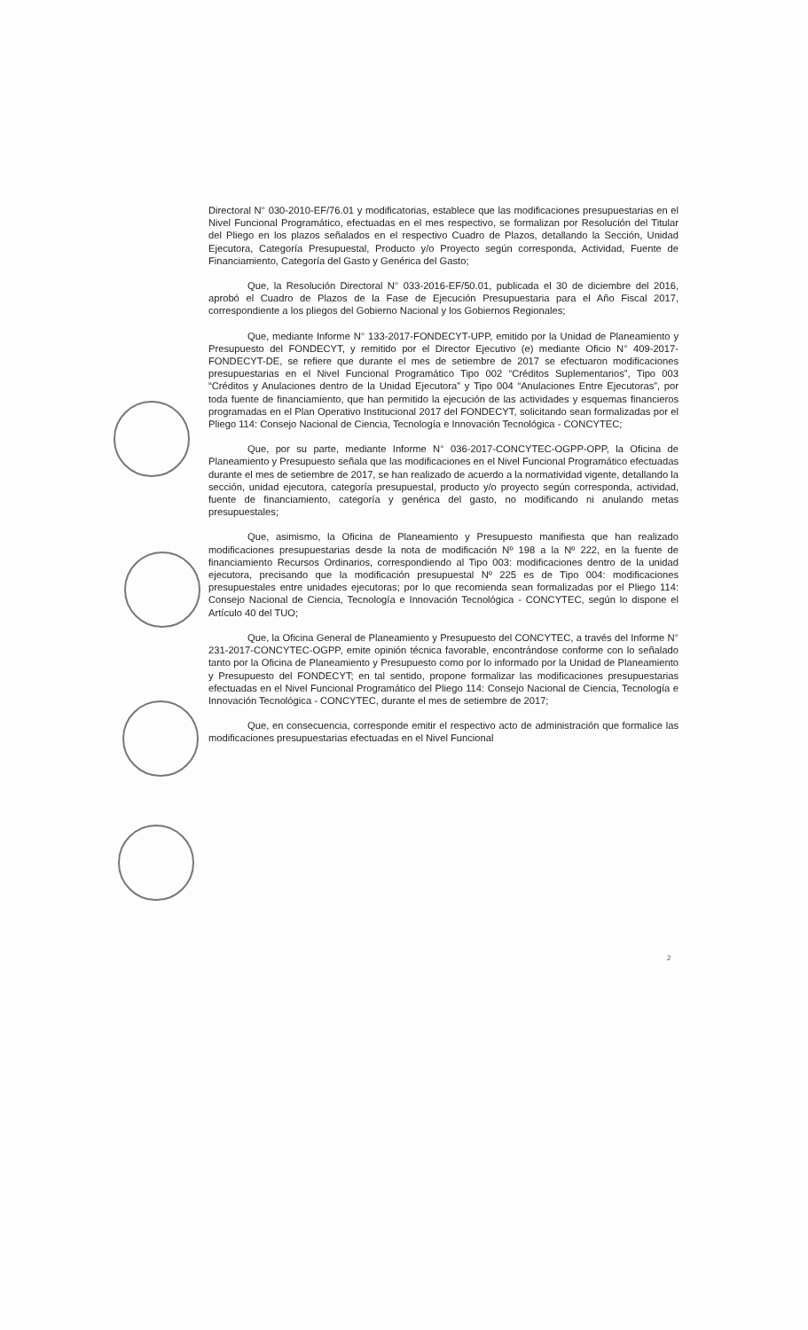Directoral N° 030-2010-EF/76.01 y modificatorias, establece que las modificaciones presupuestarias en el Nivel Funcional Programático, efectuadas en el mes respectivo, se formalizan por Resolución del Titular del Pliego en los plazos señalados en el respectivo Cuadro de Plazos, detallando la Sección, Unidad Ejecutora, Categoría Presupuestal, Producto y/o Proyecto según corresponda, Actividad, Fuente de Financiamiento, Categoría del Gasto y Genérica del Gasto;
Que, la Resolución Directoral N° 033-2016-EF/50.01, publicada el 30 de diciembre del 2016, aprobó el Cuadro de Plazos de la Fase de Ejecución Presupuestaria para el Año Fiscal 2017, correspondiente a los pliegos del Gobierno Nacional y los Gobiernos Regionales;
Que, mediante Informe N° 133-2017-FONDECYT-UPP, emitido por la Unidad de Planeamiento y Presupuesto del FONDECYT, y remitido por el Director Ejecutivo (e) mediante Oficio N° 409-2017-FONDECYT-DE, se refiere que durante el mes de setiembre de 2017 se efectuaron modificaciones presupuestarias en el Nivel Funcional Programático Tipo 002 “Créditos Suplementarios”, Tipo 003 “Créditos y Anulaciones dentro de la Unidad Ejecutora” y Tipo 004 “Anulaciones Entre Ejecutoras”, por toda fuente de financiamiento, que han permitido la ejecución de las actividades y esquemas financieros programadas en el Plan Operativo Institucional 2017 del FONDECYT, solicitando sean formalizadas por el Pliego 114: Consejo Nacional de Ciencia, Tecnología e Innovación Tecnológica - CONCYTEC;
Que, por su parte, mediante Informe N° 036-2017-CONCYTEC-OGPP-OPP, la Oficina de Planeamiento y Presupuesto señala que las modificaciones en el Nivel Funcional Programático efectuadas durante el mes de setiembre de 2017, se han realizado de acuerdo a la normatividad vigente, detallando la sección, unidad ejecutora, categoría presupuestal, producto y/o proyecto según corresponda, actividad, fuente de financiamiento, categoría y genérica del gasto, no modificando ni anulando metas presupuestales;
Que, asimismo, la Oficina de Planeamiento y Presupuesto manifiesta que han realizado modificaciones presupuestarias desde la nota de modificación Nº 198 a la Nº 222, en la fuente de financiamiento Recursos Ordinarios, correspondiendo al Tipo 003: modificaciones dentro de la unidad ejecutora, precisando que la modificación presupuestal Nº 225 es de Tipo 004: modificaciones presupuestales entre unidades ejecutoras; por lo que recomienda sean formalizadas por el Pliego 114: Consejo Nacional de Ciencia, Tecnología e Innovación Tecnológica - CONCYTEC, según lo dispone el Artículo 40 del TUO;
Que, la Oficina General de Planeamiento y Presupuesto del CONCYTEC, a través del Informe N° 231-2017-CONCYTEC-OGPP, emite opinión técnica favorable, encontrándose conforme con lo señalado tanto por la Oficina de Planeamiento y Presupuesto como por lo informado por la Unidad de Planeamiento y Presupuesto del FONDECYT; en tal sentido, propone formalizar las modificaciones presupuestarias efectuadas en el Nivel Funcional Programático del Pliego 114: Consejo Nacional de Ciencia, Tecnología e Innovación Tecnológica - CONCYTEC, durante el mes de setiembre de 2017;
Que, en consecuencia, corresponde emitir el respectivo acto de administración que formalice las modificaciones presupuestarias efectuadas en el Nivel Funcional
2